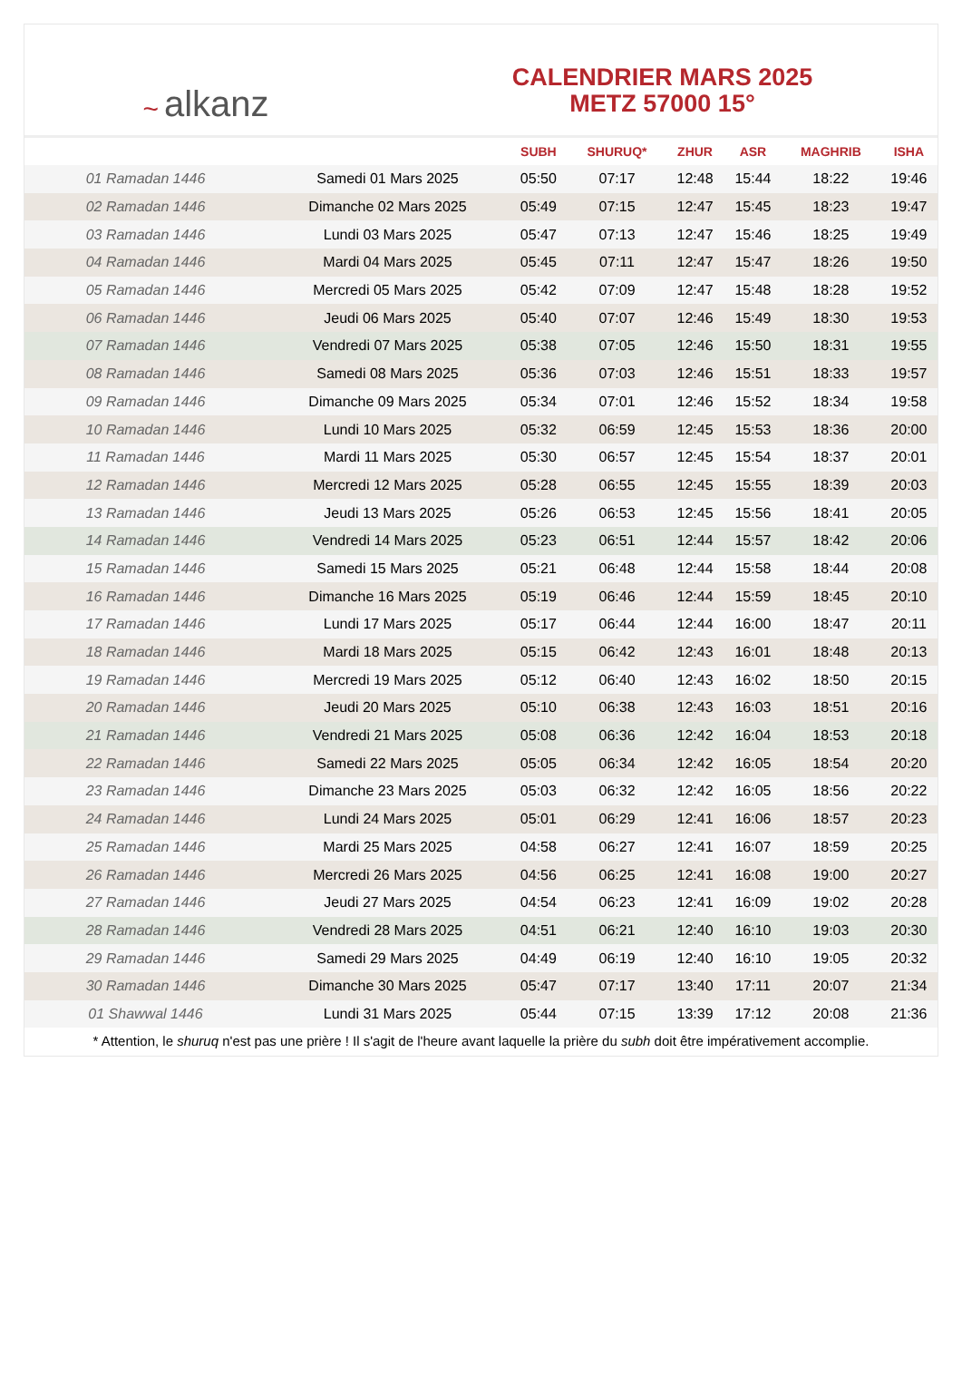~ alkanz
CALENDRIER MARS 2025
METZ 57000 15°
| | | SUBH | SHURUQ* | ZHUR | ASR | MAGHRIB | ISHA |
| --- | --- | --- | --- | --- | --- | --- | --- |
| 01 Ramadan 1446 | Samedi 01 Mars 2025 | 05:50 | 07:17 | 12:48 | 15:44 | 18:22 | 19:46 |
| 02 Ramadan 1446 | Dimanche 02 Mars 2025 | 05:49 | 07:15 | 12:47 | 15:45 | 18:23 | 19:47 |
| 03 Ramadan 1446 | Lundi 03 Mars 2025 | 05:47 | 07:13 | 12:47 | 15:46 | 18:25 | 19:49 |
| 04 Ramadan 1446 | Mardi 04 Mars 2025 | 05:45 | 07:11 | 12:47 | 15:47 | 18:26 | 19:50 |
| 05 Ramadan 1446 | Mercredi 05 Mars 2025 | 05:42 | 07:09 | 12:47 | 15:48 | 18:28 | 19:52 |
| 06 Ramadan 1446 | Jeudi 06 Mars 2025 | 05:40 | 07:07 | 12:46 | 15:49 | 18:30 | 19:53 |
| 07 Ramadan 1446 | Vendredi 07 Mars 2025 | 05:38 | 07:05 | 12:46 | 15:50 | 18:31 | 19:55 |
| 08 Ramadan 1446 | Samedi 08 Mars 2025 | 05:36 | 07:03 | 12:46 | 15:51 | 18:33 | 19:57 |
| 09 Ramadan 1446 | Dimanche 09 Mars 2025 | 05:34 | 07:01 | 12:46 | 15:52 | 18:34 | 19:58 |
| 10 Ramadan 1446 | Lundi 10 Mars 2025 | 05:32 | 06:59 | 12:45 | 15:53 | 18:36 | 20:00 |
| 11 Ramadan 1446 | Mardi 11 Mars 2025 | 05:30 | 06:57 | 12:45 | 15:54 | 18:37 | 20:01 |
| 12 Ramadan 1446 | Mercredi 12 Mars 2025 | 05:28 | 06:55 | 12:45 | 15:55 | 18:39 | 20:03 |
| 13 Ramadan 1446 | Jeudi 13 Mars 2025 | 05:26 | 06:53 | 12:45 | 15:56 | 18:41 | 20:05 |
| 14 Ramadan 1446 | Vendredi 14 Mars 2025 | 05:23 | 06:51 | 12:44 | 15:57 | 18:42 | 20:06 |
| 15 Ramadan 1446 | Samedi 15 Mars 2025 | 05:21 | 06:48 | 12:44 | 15:58 | 18:44 | 20:08 |
| 16 Ramadan 1446 | Dimanche 16 Mars 2025 | 05:19 | 06:46 | 12:44 | 15:59 | 18:45 | 20:10 |
| 17 Ramadan 1446 | Lundi 17 Mars 2025 | 05:17 | 06:44 | 12:44 | 16:00 | 18:47 | 20:11 |
| 18 Ramadan 1446 | Mardi 18 Mars 2025 | 05:15 | 06:42 | 12:43 | 16:01 | 18:48 | 20:13 |
| 19 Ramadan 1446 | Mercredi 19 Mars 2025 | 05:12 | 06:40 | 12:43 | 16:02 | 18:50 | 20:15 |
| 20 Ramadan 1446 | Jeudi 20 Mars 2025 | 05:10 | 06:38 | 12:43 | 16:03 | 18:51 | 20:16 |
| 21 Ramadan 1446 | Vendredi 21 Mars 2025 | 05:08 | 06:36 | 12:42 | 16:04 | 18:53 | 20:18 |
| 22 Ramadan 1446 | Samedi 22 Mars 2025 | 05:05 | 06:34 | 12:42 | 16:05 | 18:54 | 20:20 |
| 23 Ramadan 1446 | Dimanche 23 Mars 2025 | 05:03 | 06:32 | 12:42 | 16:05 | 18:56 | 20:22 |
| 24 Ramadan 1446 | Lundi 24 Mars 2025 | 05:01 | 06:29 | 12:41 | 16:06 | 18:57 | 20:23 |
| 25 Ramadan 1446 | Mardi 25 Mars 2025 | 04:58 | 06:27 | 12:41 | 16:07 | 18:59 | 20:25 |
| 26 Ramadan 1446 | Mercredi 26 Mars 2025 | 04:56 | 06:25 | 12:41 | 16:08 | 19:00 | 20:27 |
| 27 Ramadan 1446 | Jeudi 27 Mars 2025 | 04:54 | 06:23 | 12:41 | 16:09 | 19:02 | 20:28 |
| 28 Ramadan 1446 | Vendredi 28 Mars 2025 | 04:51 | 06:21 | 12:40 | 16:10 | 19:03 | 20:30 |
| 29 Ramadan 1446 | Samedi 29 Mars 2025 | 04:49 | 06:19 | 12:40 | 16:10 | 19:05 | 20:32 |
| 30 Ramadan 1446 | Dimanche 30 Mars 2025 | 05:47 | 07:17 | 13:40 | 17:11 | 20:07 | 21:34 |
| 01 Shawwal 1446 | Lundi 31 Mars 2025 | 05:44 | 07:15 | 13:39 | 17:12 | 20:08 | 21:36 |
* Attention, le shuruq n'est pas une prière ! Il s'agit de l'heure avant laquelle la prière du subh doit être impérativement accomplie.